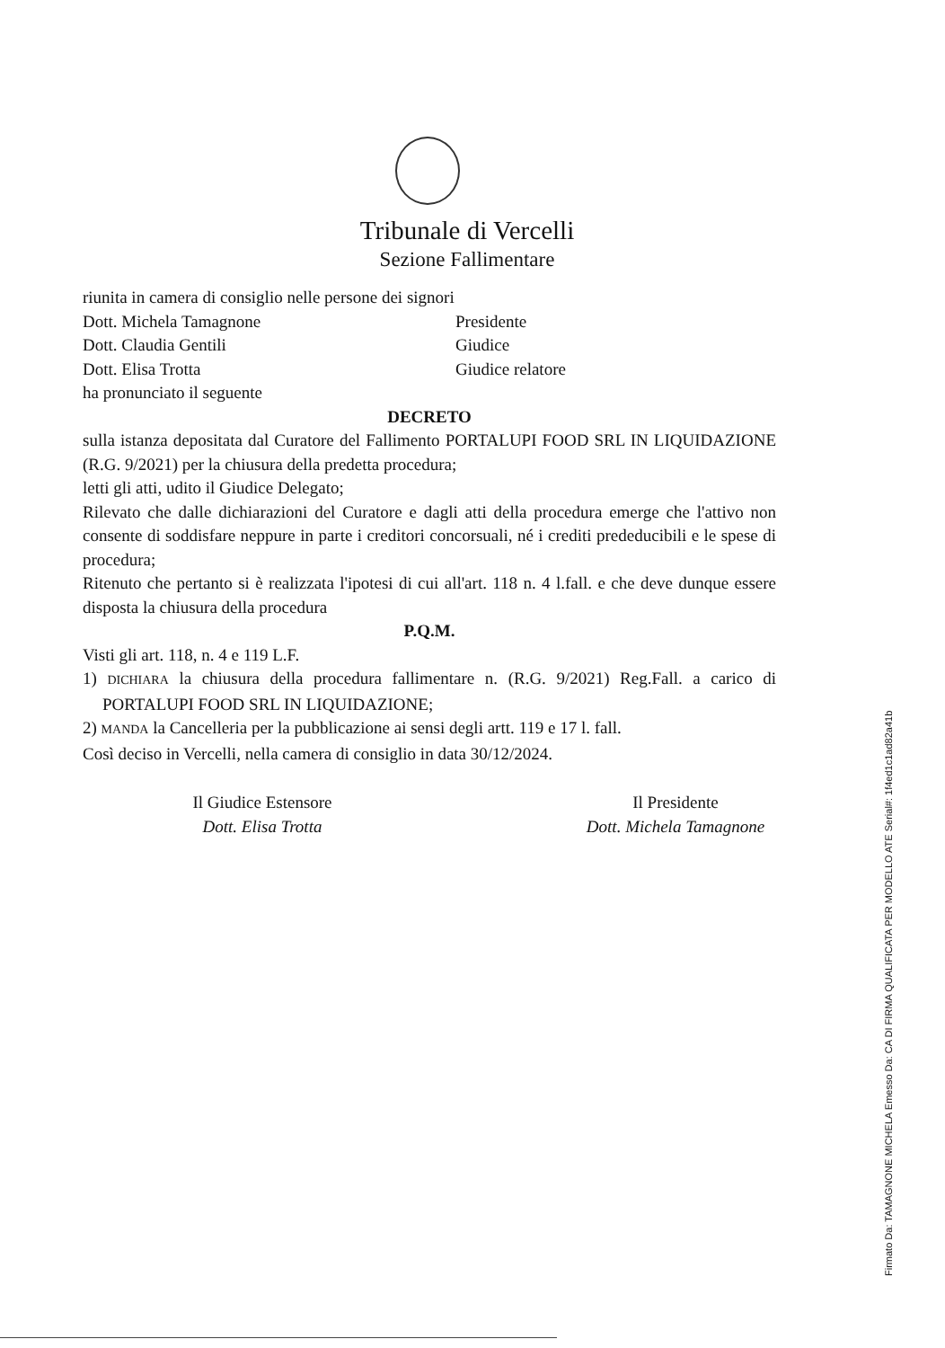Tribunale di Vercelli
Sezione Fallimentare
riunita in camera di consiglio nelle persone dei signori
Dott. Michela Tamagnone Presidente
Dott. Claudia Gentili Giudice
Dott. Elisa Trotta Giudice relatore
ha pronunciato il seguente
DECRETO
sulla istanza depositata dal Curatore del Fallimento PORTALUPI FOOD SRL IN LIQUIDAZIONE (R.G. 9/2021) per la chiusura della predetta procedura;
letti gli atti, udito il Giudice Delegato;
Rilevato che dalle dichiarazioni del Curatore e dagli atti della procedura emerge che l'attivo non consente di soddisfare neppure in parte i creditori concorsuali, né i crediti prededucibili e le spese di procedura;
Ritenuto che pertanto si è realizzata l'ipotesi di cui all'art. 118 n. 4 l.fall. e che deve dunque essere disposta la chiusura della procedura
P.Q.M.
Visti gli art. 118, n. 4 e 119 L.F.
1) DICHIARA la chiusura della procedura fallimentare n. (R.G. 9/2021) Reg.Fall. a carico di PORTALUPI FOOD SRL IN LIQUIDAZIONE;
2) MANDA la Cancelleria per la pubblicazione ai sensi degli artt. 119 e 17 l. fall.
Così deciso in Vercelli, nella camera di consiglio in data 30/12/2024.
Il Giudice Estensore
Dott. Elisa Trotta
Il Presidente
Dott. Michela Tamagnone
Firmato Da: TAMAGNONE MICHELA Emesso Da: CA DI FIRMA QUALIFICATA PER MODELLO ATE Serial#: 1f4ed1c1ad82a41b